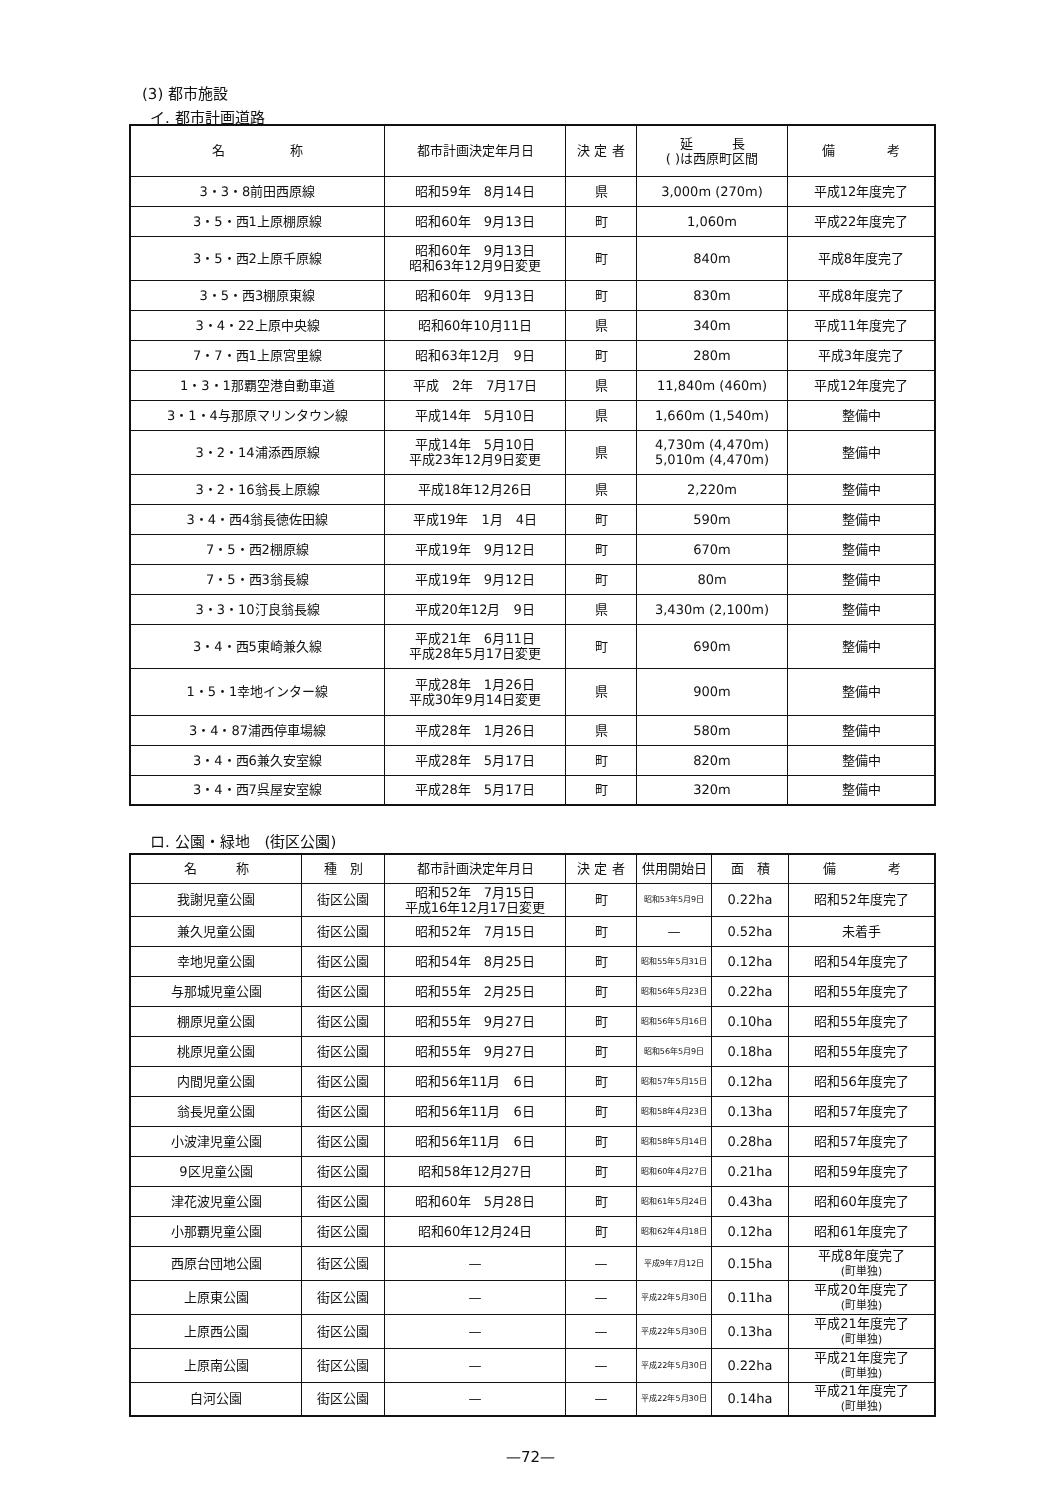(3) 都市施設
イ. 都市計画道路
| 名 称 | 都市計画決定年月日 | 決 定 者 | 延 長 ( )は西原町区間 | 備 考 |
| --- | --- | --- | --- | --- |
| 3・3・8前田西原線 | 昭和59年 8月14日 | 県 | 3,000m (270m) | 平成12年度完了 |
| 3・5・西1上原棚原線 | 昭和60年 9月13日 | 町 | 1,060m | 平成22年度完了 |
| 3・5・西2上原千原線 | 昭和60年 9月13日 昭和63年12月9日変更 | 町 | 840m | 平成8年度完了 |
| 3・5・西3棚原東線 | 昭和60年 9月13日 | 町 | 830m | 平成8年度完了 |
| 3・4・22上原中央線 | 昭和60年10月11日 | 県 | 340m | 平成11年度完了 |
| 7・7・西1上原宮里線 | 昭和63年12月 9日 | 町 | 280m | 平成3年度完了 |
| 1・3・1那覇空港自動車道 | 平成 2年 7月17日 | 県 | 11,840m (460m) | 平成12年度完了 |
| 3・1・4与那原マリンタウン線 | 平成14年 5月10日 | 県 | 1,660m (1,540m) | 整備中 |
| 3・2・14浦添西原線 | 平成14年 5月10日 平成23年12月9日変更 | 県 | 4,730m (4,470m) 5,010m (4,470m) | 整備中 |
| 3・2・16翁長上原線 | 平成18年12月26日 | 県 | 2,220m | 整備中 |
| 3・4・西4翁長徳佐田線 | 平成19年 1月 4日 | 町 | 590m | 整備中 |
| 7・5・西2棚原線 | 平成19年 9月12日 | 町 | 670m | 整備中 |
| 7・5・西3翁長線 | 平成19年 9月12日 | 町 | 80m | 整備中 |
| 3・3・10汀良翁長線 | 平成20年12月 9日 | 県 | 3,430m (2,100m) | 整備中 |
| 3・4・西5東崎兼久線 | 平成21年 6月11日 平成28年5月17日変更 | 町 | 690m | 整備中 |
| 1・5・1幸地インター線 | 平成28年 1月26日 平成30年9月14日変更 | 県 | 900m | 整備中 |
| 3・4・87浦西停車場線 | 平成28年 1月26日 | 県 | 580m | 整備中 |
| 3・4・西6兼久安室線 | 平成28年 5月17日 | 町 | 820m | 整備中 |
| 3・4・西7呉屋安室線 | 平成28年 5月17日 | 町 | 320m | 整備中 |
ロ. 公園・緑地　(街区公園)
| 名 称 | 種 別 | 都市計画決定年月日 | 決 定 者 | 供用開始日 | 面 積 | 備 考 |
| --- | --- | --- | --- | --- | --- | --- |
| 我謝児童公園 | 街区公園 | 昭和52年 7月15日 平成16年12月17日変更 | 町 | 昭和53年5月9日 | 0.22ha | 昭和52年度完了 |
| 兼久児童公園 | 街区公園 | 昭和52年 7月15日 | 町 | — | 0.52ha | 未着手 |
| 幸地児童公園 | 街区公園 | 昭和54年 8月25日 | 町 | 昭和55年5月31日 | 0.12ha | 昭和54年度完了 |
| 与那城児童公園 | 街区公園 | 昭和55年 2月25日 | 町 | 昭和56年5月23日 | 0.22ha | 昭和55年度完了 |
| 棚原児童公園 | 街区公園 | 昭和55年 9月27日 | 町 | 昭和56年5月16日 | 0.10ha | 昭和55年度完了 |
| 桃原児童公園 | 街区公園 | 昭和55年 9月27日 | 町 | 昭和56年5月9日 | 0.18ha | 昭和55年度完了 |
| 内間児童公園 | 街区公園 | 昭和56年11月 6日 | 町 | 昭和57年5月15日 | 0.12ha | 昭和56年度完了 |
| 翁長児童公園 | 街区公園 | 昭和56年11月 6日 | 町 | 昭和58年4月23日 | 0.13ha | 昭和57年度完了 |
| 小波津児童公園 | 街区公園 | 昭和56年11月 6日 | 町 | 昭和58年5月14日 | 0.28ha | 昭和57年度完了 |
| 9区児童公園 | 街区公園 | 昭和58年12月27日 | 町 | 昭和60年4月27日 | 0.21ha | 昭和59年度完了 |
| 津花波児童公園 | 街区公園 | 昭和60年 5月28日 | 町 | 昭和61年5月24日 | 0.43ha | 昭和60年度完了 |
| 小那覇児童公園 | 街区公園 | 昭和60年12月24日 | 町 | 昭和62年4月18日 | 0.12ha | 昭和61年度完了 |
| 西原台団地公園 | 街区公園 | — | — | 平成9年7月12日 | 0.15ha | 平成8年度完了 (町単独) |
| 上原東公園 | 街区公園 | — | — | 平成22年5月30日 | 0.11ha | 平成20年度完了 (町単独) |
| 上原西公園 | 街区公園 | — | — | 平成22年5月30日 | 0.13ha | 平成21年度完了 (町単独) |
| 上原南公園 | 街区公園 | — | — | 平成22年5月30日 | 0.22ha | 平成21年度完了 (町単独) |
| 白河公園 | 街区公園 | — | — | 平成22年5月30日 | 0.14ha | 平成21年度完了 (町単独) |
—72—